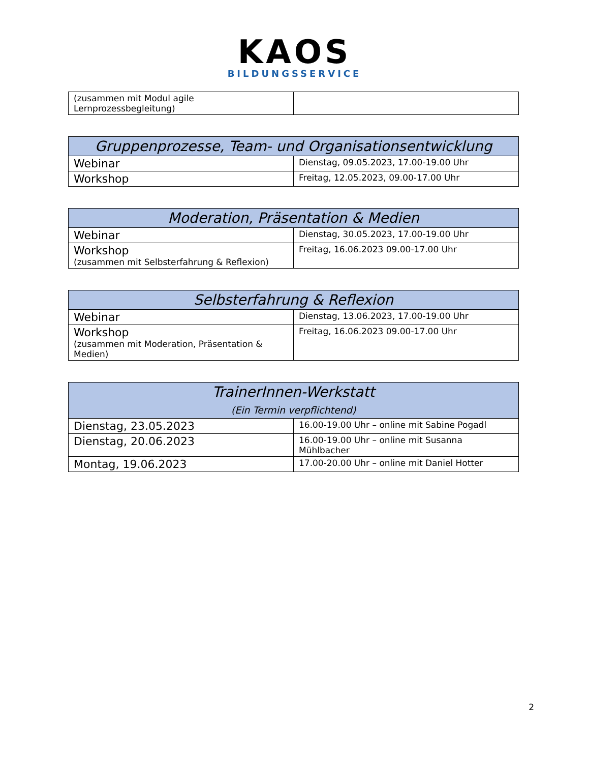KAOS
BILDUNGSSERVICE
| (zusammen mit Modul agile Lernprozessbegleitung) | |
| Gruppenprozesse, Team- und Organisationsentwicklung | |
| --- | --- |
| Webinar | Dienstag, 09.05.2023, 17.00-19.00 Uhr |
| Workshop | Freitag, 12.05.2023, 09.00-17.00 Uhr |
| Moderation, Präsentation & Medien | |
| --- | --- |
| Webinar | Dienstag, 30.05.2023, 17.00-19.00 Uhr |
| Workshop (zusammen mit Selbsterfahrung & Reflexion) | Freitag, 16.06.2023 09.00-17.00 Uhr |
| Selbsterfahrung & Reflexion | |
| --- | --- |
| Webinar | Dienstag, 13.06.2023, 17.00-19.00 Uhr |
| Workshop (zusammen mit Moderation, Präsentation & Medien) | Freitag, 16.06.2023 09.00-17.00 Uhr |
| TrainerInnen-Werkstatt (Ein Termin verpflichtend) | |
| --- | --- |
| Dienstag, 23.05.2023 | 16.00-19.00 Uhr – online mit Sabine Pogadl |
| Dienstag, 20.06.2023 | 16.00-19.00 Uhr – online mit Susanna Mühlbacher |
| Montag, 19.06.2023 | 17.00-20.00 Uhr – online mit Daniel Hotter |
2